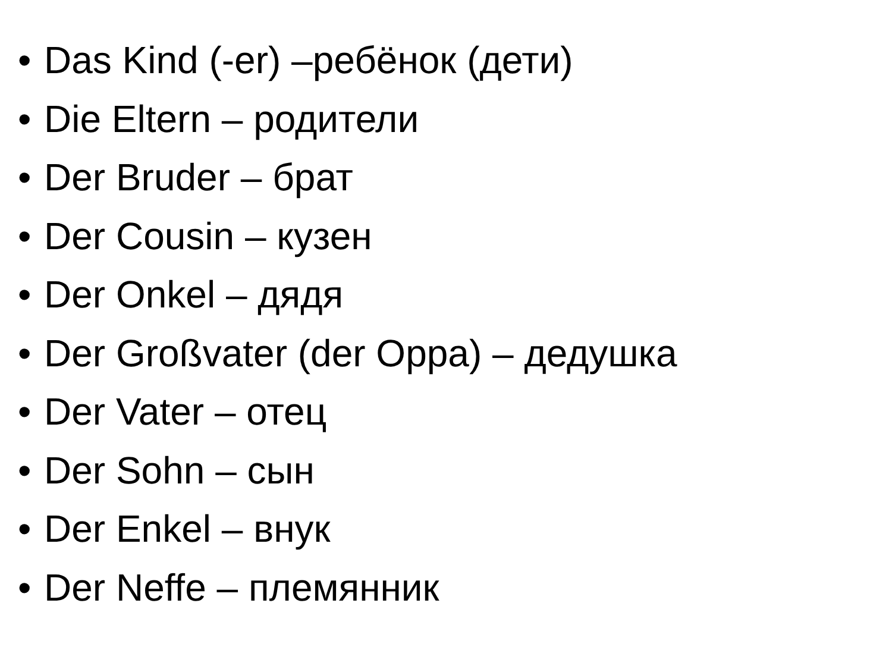• Das Kind (-er) –ребёнок (дети)
• Die Eltern – родители
• Der Bruder – брат
• Der Cousin – кузен
• Der Onkel – дядя
• Der Großvater (der Oppa) – дедушка
• Der Vater – отец
• Der Sohn – сын
• Der Enkel – внук
• Der Neffe – племянник